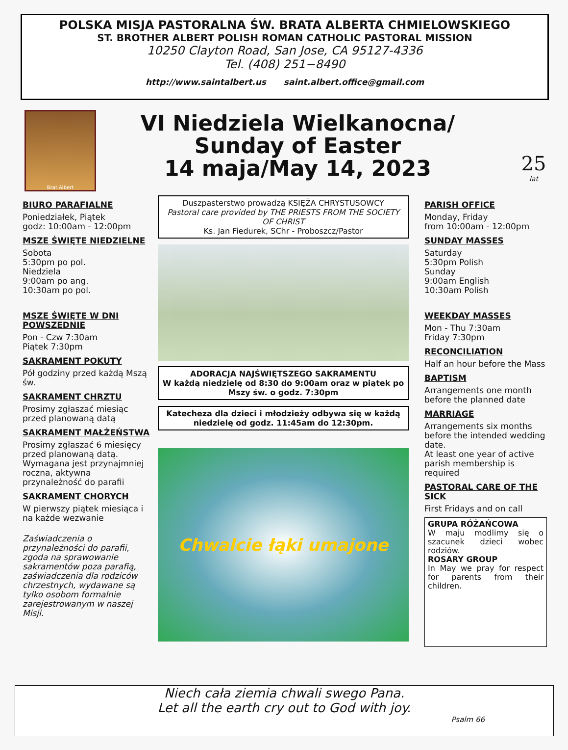POLSKA MISJA PASTORALNA ŚW. BRATA ALBERTA CHMIELOWSKIEGO
ST. BROTHER ALBERT POLISH ROMAN CATHOLIC PASTORAL MISSION
10250 Clayton Road, San Jose, CA 95127-4336
Tel. (408) 251−8490
http://www.saintalbert.us saint.albert.office@gmail.com
Brat Albert
VI Niedziela Wielkanocna/
Sunday of Easter
14 maja/May 14, 2023
25
lat
BIURO PARAFIALNE
Poniedziałek, Piątek
godz: 10:00am - 12:00pm
MSZE ŚWIĘTE NIEDZIELNE
Sobota
5:30pm po pol.
Niedziela
9:00am po ang.
10:30am po pol.
MSZE ŚWIĘTE W DNI POWSZEDNIE
Pon - Czw 7:30am
Piątek 7:30pm
SAKRAMENT POKUTY
Pół godziny przed każdą Mszą św.
SAKRAMENT CHRZTU
Prosimy zgłaszać miesiąc przed planowaną datą
SAKRAMENT MAŁŻEŃSTWA
Prosimy zgłaszać 6 miesięcy przed planowaną datą. Wymagana jest przynajmniej roczna, aktywna przynależność do parafii
SAKRAMENT CHORYCH
W pierwszy piątek miesiąca i na każde wezwanie
Zaświadczenia o przynależności do parafii, zgoda na sprawowanie sakramentów poza parafią, zaświadczenia dla rodziców chrzestnych, wydawane są tylko osobom formalnie zarejestrowanym w naszej Misji.
Duszpasterstwo prowadzą KSIĘŻA CHRYSTUSOWCY
Pastoral care provided by THE PRIESTS FROM THE SOCIETY OF CHRIST
Ks. Jan Fiedurek, SChr - Proboszcz/Pastor
ADORACJA NAJŚWIĘTSZEGO SAKRAMENTU
W każdą niedzielę od 8:30 do 9:00am oraz w piątek po Mszy św. o godz. 7:30pm
Katecheza dla dzieci i młodzieży odbywa się w każdą niedzielę od godz. 11:45am do 12:30pm.
Chwalcie łąki umajone
PARISH OFFICE
Monday, Friday
from 10:00am - 12:00pm
SUNDAY MASSES
Saturday
5:30pm Polish
Sunday
9:00am English
10:30am Polish
WEEKDAY MASSES
Mon - Thu 7:30am
Friday 7:30pm
RECONCILIATION
Half an hour before the Mass
BAPTISM
Arrangements one month before the planned date
MARRIAGE
Arrangements six months before the intended wedding date.
At least one year of active parish membership is required
PASTORAL CARE OF THE SICK
First Fridays and on call
GRUPA RÓŻAŃCOWA
W maju modlimy się o szacunek dzieci wobec rodziów.
ROSARY GROUP
In May we pray for respect for parents from their children.
Niech cała ziemia chwali swego Pana.
Let all the earth cry out to God with joy.
Psalm 66